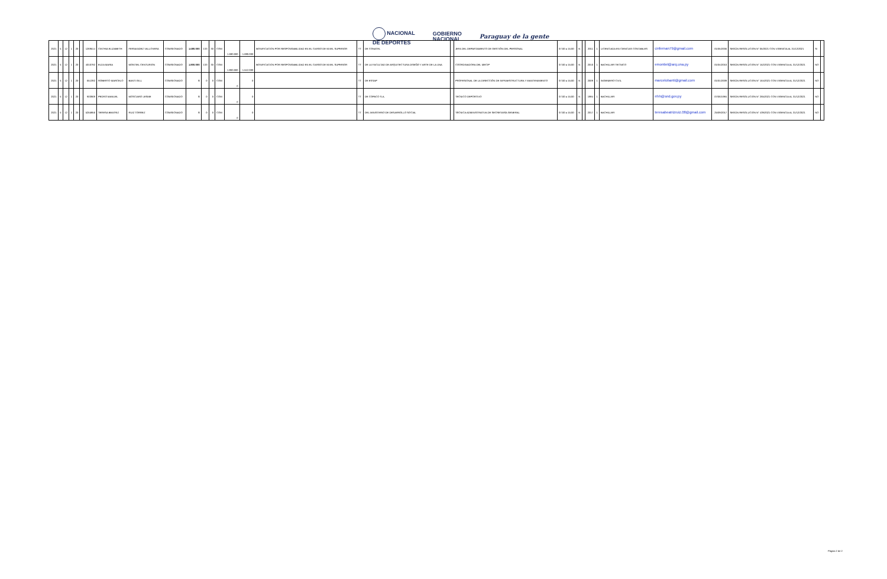NACIONAL
DE DEPORTES
GOBIERNO
NACIONAL
Paraguay de la gente
| 2021 | 5 | 12 | 1 | 20 | | 1269514 | CINTHIA ELIZABETH | FERNANDEZ VALLOVERA | COMISIONADO | 1.680.000 | 133 | 30 | COM | 1.680.000 | 1.680.000 | BONIFICACION POR RESPONSABILIDAD EN EL CARGO DE NIVEL SUPERIOR | TT | DE CONATEL | | JEFA DEL DEPARTAMENTO DE GESTIÓN DEL PERSONAL | 07:00 a 15:00 | N | | 2011 | 1 | LICENCIADA EN CIENCIAS CONTABLES | cinfernan79@gmail.com | 01/05/2006 | SEGÚN RESOLUCION N° 05/2021 CON VIGENCIA AL 31/12/2021 | SI | |
| 2021 | 5 | 12 | 1 | 20 | | 4010792 | ELDA MARIA | MONTIEL CENTURION | COMISIONADO | 1.800.000 | 133 | 30 | COM | 1.800.000 | 1.512.000 | BONIFICACION POR RESPONSABILIDAD EN EL CARGO DE NIVEL SUPERIOR | TT | DE LA FACULTAD DE ARQUITECTURA DISEÑO Y ARTE DE LA UNA | | COORDINADORA DEL MECIP | 07:00 a 15:00 | N | | 2010 | 1 | BACHILLER TECNICO | emontiel@arq.una.py | 01/04/2010 | SEGÚN RESOLUCION N° 152/2021 CON VIGENCIA AL 31/12/2021 | NO | |
| 2021 | 5 | 12 | 1 | 20 | | 651392 | ROBERTO MARCELO | BANTI GILL | COMISIONADO | 0 | 0 | 0 | COM | 0 | 0 | | TT | DE ESSAP | | PROFESIONAL DE LA DIRECCIÓN DE INFRAESTRUCTURA Y MANTENIMIENTO | 07:00 a 15:00 | N | | 2009 | 1 | INGENIERO CIVIL | marcelobanti@gmail.com | 01/01/2009 | SEGÚN RESOLUCION N° 164/2021 CON VIGENCIA AL 31/12/2021 | NO | |
| 2021 | 5 | 12 | 1 | 20 | | 903969 | PEDRO MANUEL | MOSCIARO LESME | COMISIONADO | 0 | 0 | 0 | COM | 0 | 0 | | TT | DE COPACO S.A. | | TECNICO DEPORTIVO | 07:00 a 15:00 | N | | 1984 | 1 | BACHILLER | rrhh@snd.gov.py | 07/06/1984 | SEGÚN RESOLUCION N° 265/2021 CON VIGENCIA AL 31/12/2021 | NO | |
| 2021 | 5 | 12 | 1 | 20 | | 5255856 | TERESA BEATRIZ | RUIZ TORREZ | COMISIONADO | 0 | 0 | 0 | COM | 0 | 0 | | TT | DEL MINISTERIO DE DESARROLLO SOCIAL | | TÉCNICA ADMINISTRATIVA DE SECRETARÍA GENERAL | 07:00 a 15:00 | N | | 2017 | 1 | BACHILLER | teresabeatrizruiz.08@gmail.com | 25/09/2017 | SEGÚN RESOLUCION N° 439/2021 CON VIGENCIA AL 31/12/2021 | NO | |
Página 2 de 2